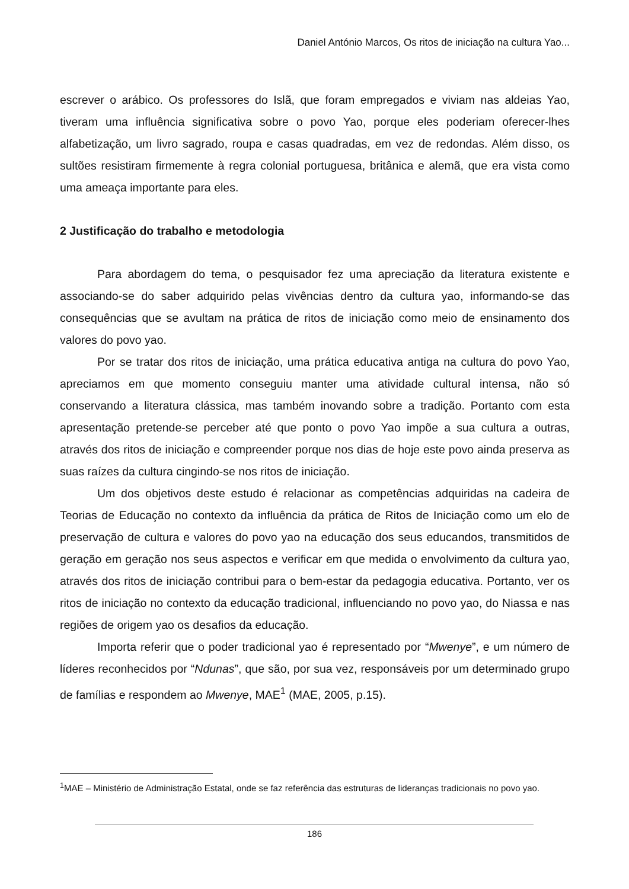Daniel António Marcos, Os ritos de iniciação na cultura Yao...
escrever o arábico. Os professores do Islã, que foram empregados e viviam nas aldeias Yao, tiveram uma influência significativa sobre o povo Yao, porque eles poderiam oferecer-lhes alfabetização, um livro sagrado, roupa e casas quadradas, em vez de redondas. Além disso, os sultões resistiram firmemente à regra colonial portuguesa, britânica e alemã, que era vista como uma ameaça importante para eles.
2 Justificação do trabalho e metodologia
Para abordagem do tema, o pesquisador fez uma apreciação da literatura existente e associando-se do saber adquirido pelas vivências dentro da cultura yao, informando-se das consequências que se avultam na prática de ritos de iniciação como meio de ensinamento dos valores do povo yao.
Por se tratar dos ritos de iniciação, uma prática educativa antiga na cultura do povo Yao, apreciamos em que momento conseguiu manter uma atividade cultural intensa, não só conservando a literatura clássica, mas também inovando sobre a tradição. Portanto com esta apresentação pretende-se perceber até que ponto o povo Yao impõe a sua cultura a outras, através dos ritos de iniciação e compreender porque nos dias de hoje este povo ainda preserva as suas raízes da cultura cingindo-se nos ritos de iniciação.
Um dos objetivos deste estudo é relacionar as competências adquiridas na cadeira de Teorias de Educação no contexto da influência da prática de Ritos de Iniciação como um elo de preservação de cultura e valores do povo yao na educação dos seus educandos, transmitidos de geração em geração nos seus aspectos e verificar em que medida o envolvimento da cultura yao, através dos ritos de iniciação contribui para o bem-estar da pedagogia educativa. Portanto, ver os ritos de iniciação no contexto da educação tradicional, influenciando no povo yao, do Niassa e nas regiões de origem yao os desafios da educação.
Importa referir que o poder tradicional yao é representado por “Mwenye”, e um número de líderes reconhecidos por “Ndunas”, que são, por sua vez, responsáveis por um determinado grupo de famílias e respondem ao Mwenye, MAE<sup>1</sup> (MAE, 2005, p.15).
<sup>1</sup> MAE – Ministério de Administração Estatal, onde se faz referência das estruturas de lideranças tradicionais no povo yao.
186